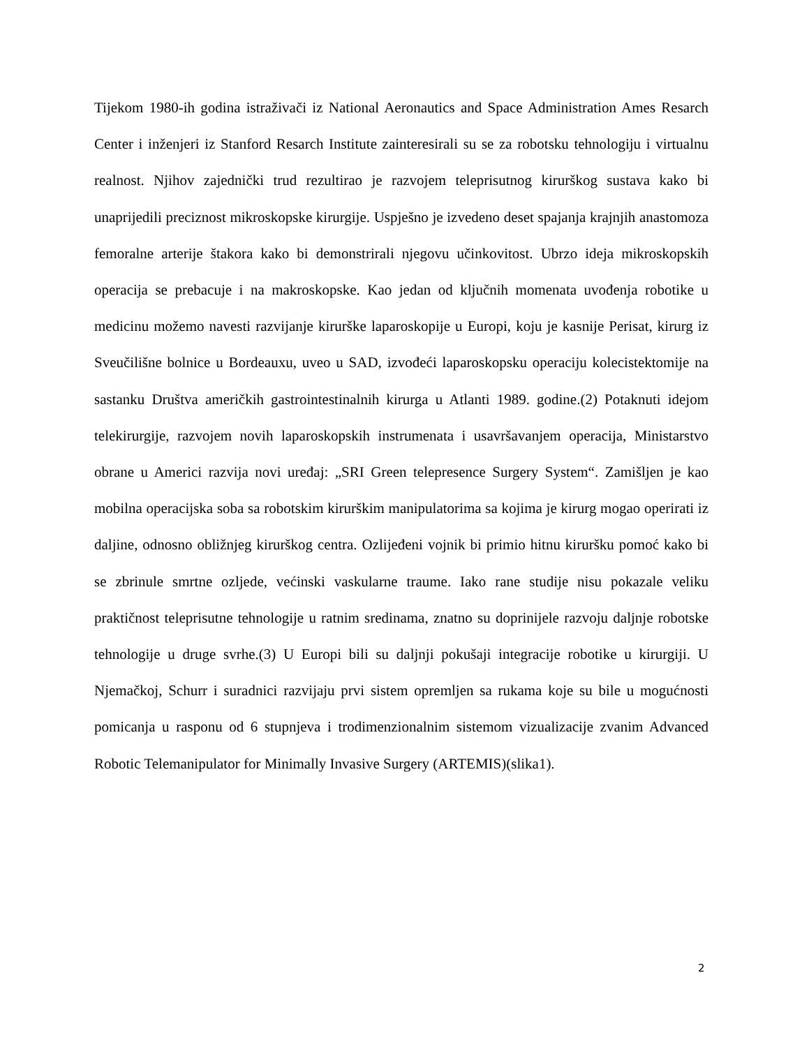Tijekom 1980-ih godina istraživači iz National Aeronautics and Space Administration Ames Resarch Center i inženjeri iz Stanford Resarch Institute zainteresirali su se za robotsku tehnologiju i virtualnu realnost. Njihov zajednički trud rezultirao je razvojem teleprisutnog kirurškog sustava kako bi unaprijedili preciznost mikroskopske kirurgije. Uspješno je izvedeno deset spajanja krajnjih anastomoza femoralne arterije štakora kako bi demonstrirali njegovu učinkovitost. Ubrzo ideja mikroskopskih operacija se prebacuje i na makroskopske. Kao jedan od ključnih momenata uvođenja robotike u medicinu možemo navesti razvijanje kirurške laparoskopije u Europi, koju je kasnije Perisat, kirurg iz Sveučilišne bolnice u Bordeauxu, uveo u SAD, izvođeći laparoskopsku operaciju kolecistektomije na sastanku Društva američkih gastrointestinalnih kirurga u Atlanti 1989. godine.(2) Potaknuti idejom telekirurgije, razvojem novih laparoskopskih instrumenata i usavršavanjem operacija, Ministarstvo obrane u Americi razvija novi uređaj: „SRI Green telepresence Surgery System“. Zamišljen je kao mobilna operacijska soba sa robotskim kirurškim manipulatorima sa kojima je kirurg mogao operirati iz daljine, odnosno obližnjeg kirurškog centra. Ozlijeđeni vojnik bi primio hitnu kiruršku pomoć kako bi se zbrinule smrtne ozljede, većinski vaskularne traume. Iako rane studije nisu pokazale veliku praktičnost teleprisutne tehnologije u ratnim sredinama, znatno su doprinijele razvoju daljnje robotske tehnologije u druge svrhe.(3) U Europi bili su daljnji pokušaji integracije robotike u kirurgiji. U Njemačkoj, Schurr i suradnici razvijaju prvi sistem opremljen sa rukama koje su bile u mogućnosti pomicanja u rasponu od 6 stupnjeva i trodimenzionalnim sistemom vizualizacije zvanim Advanced Robotic Telemanipulator for Minimally Invasive Surgery (ARTEMIS)(slika1).
2